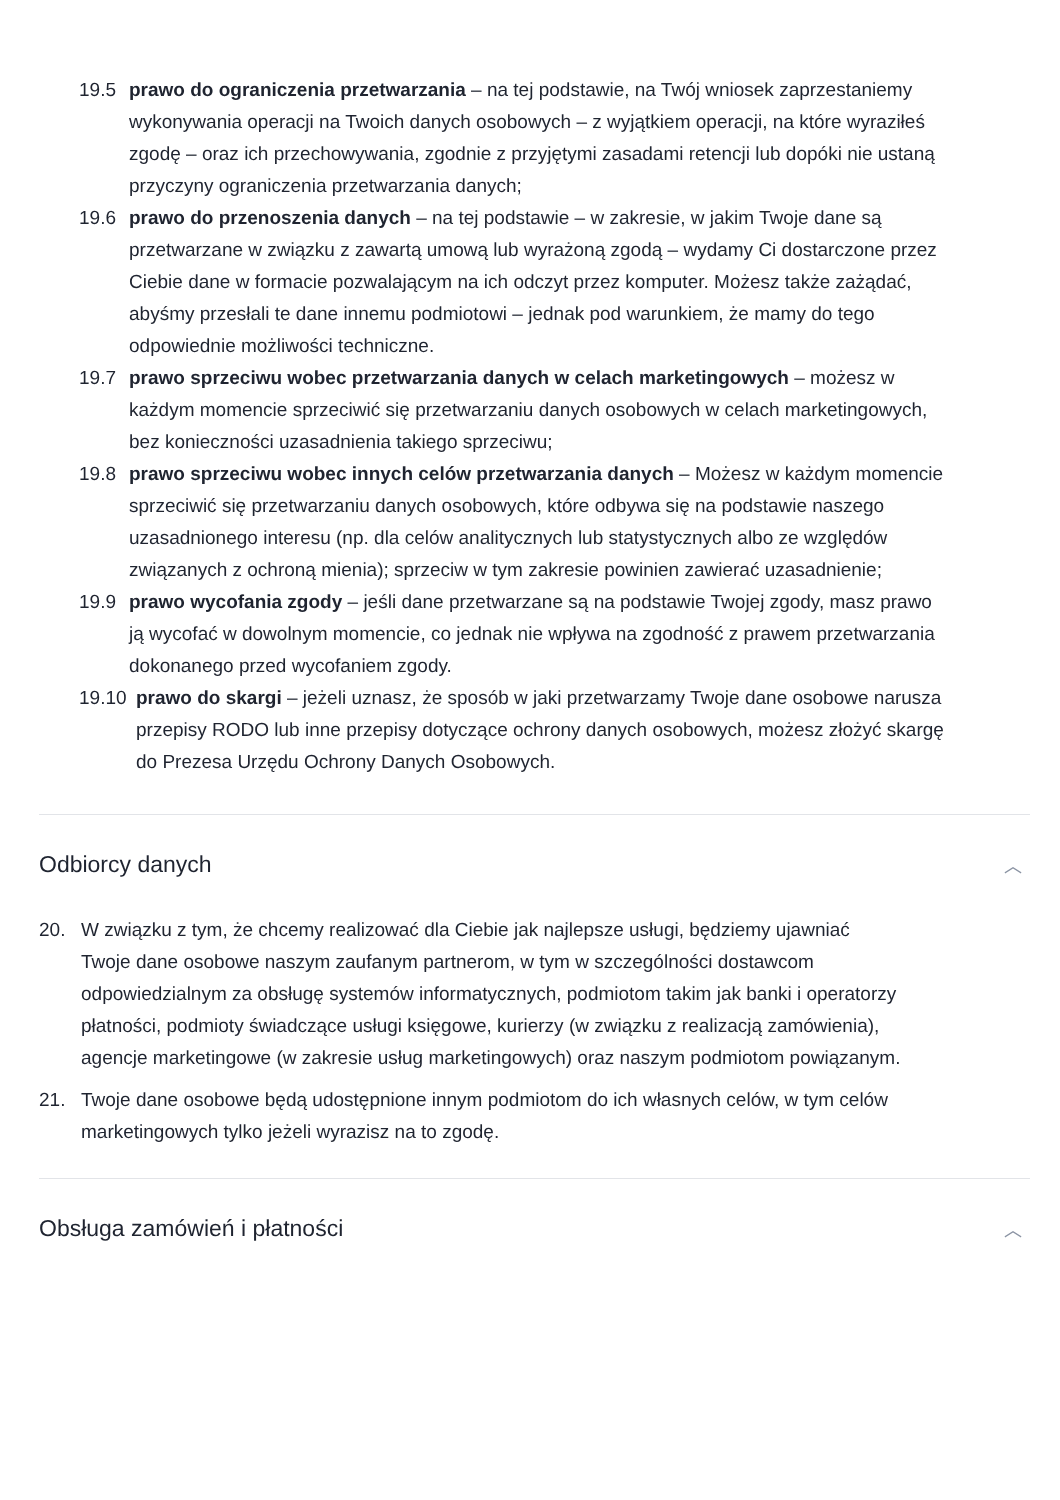19.5 prawo do ograniczenia przetwarzania – na tej podstawie, na Twój wniosek zaprzestaniemy wykonywania operacji na Twoich danych osobowych – z wyjątkiem operacji, na które wyraziłeś zgodę – oraz ich przechowywania, zgodnie z przyjętymi zasadami retencji lub dopóki nie ustaną przyczyny ograniczenia przetwarzania danych;
19.6 prawo do przenoszenia danych – na tej podstawie – w zakresie, w jakim Twoje dane są przetwarzane w związku z zawartą umową lub wyrażoną zgodą – wydamy Ci dostarczone przez Ciebie dane w formacie pozwalającym na ich odczyt przez komputer. Możesz także zażądać, abyśmy przesłali te dane innemu podmiotowi – jednak pod warunkiem, że mamy do tego odpowiednie możliwości techniczne.
19.7 prawo sprzeciwu wobec przetwarzania danych w celach marketingowych – możesz w każdym momencie sprzeciwić się przetwarzaniu danych osobowych w celach marketingowych, bez konieczności uzasadnienia takiego sprzeciwu;
19.8 prawo sprzeciwu wobec innych celów przetwarzania danych – Możesz w każdym momencie sprzeciwić się przetwarzaniu danych osobowych, które odbywa się na podstawie naszego uzasadnionego interesu (np. dla celów analitycznych lub statystycznych albo ze względów związanych z ochroną mienia); sprzeciw w tym zakresie powinien zawierać uzasadnienie;
19.9 prawo wycofania zgody – jeśli dane przetwarzane są na podstawie Twojej zgody, masz prawo ją wycofać w dowolnym momencie, co jednak nie wpływa na zgodność z prawem przetwarzania dokonanego przed wycofaniem zgody.
19.10 prawo do skargi – jeżeli uznasz, że sposób w jaki przetwarzamy Twoje dane osobowe narusza przepisy RODO lub inne przepisy dotyczące ochrony danych osobowych, możesz złożyć skargę do Prezesa Urzędu Ochrony Danych Osobowych.
Odbiorcy danych ︿
20. W związku z tym, że chcemy realizować dla Ciebie jak najlepsze usługi, będziemy ujawniać Twoje dane osobowe naszym zaufanym partnerom, w tym w szczególności dostawcom odpowiedzialnym za obsługę systemów informatycznych, podmiotom takim jak banki i operatorzy płatności, podmioty świadczące usługi księgowe, kurierzy (w związku z realizacją zamówienia), agencje marketingowe (w zakresie usług marketingowych) oraz naszym podmiotom powiązanym.
21. Twoje dane osobowe będą udostępnione innym podmiotom do ich własnych celów, w tym celów marketingowych tylko jeżeli wyrazisz na to zgodę.
Obsługa zamówień i płatności ︿